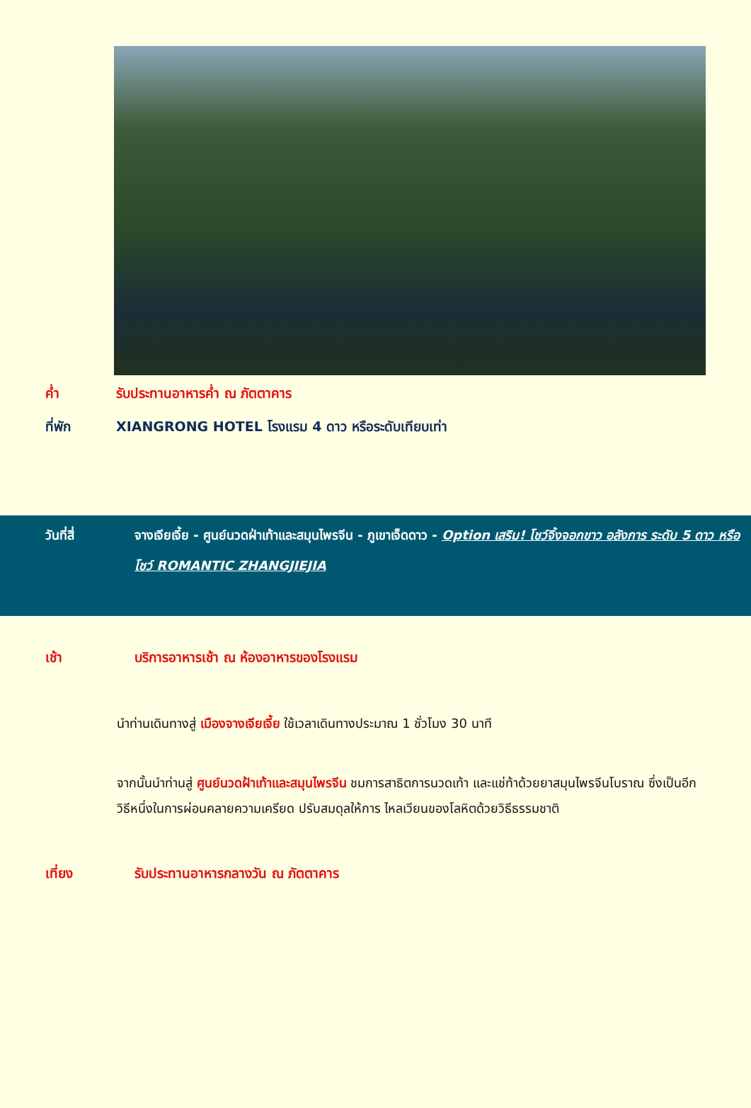ค่ำ รับประทานอาหารค่ำ ณ ภัตตาคาร
ที่พัก XIANGRONG HOTEL โรงแรม 4 ดาว หรือระดับเทียบเท่า
วันที่สี่ จางเจียเจี้ย - ศูนย์นวดฝ่าเท้าและสมุนไพรจีน - ภูเขาเจ็ดดาว - Option เสริม! โชว์จิ้งจอกขาว อลังการ ระดับ 5 ดาว หรือโชว์ ROMANTIC ZHANGJIEJIA
เช้า บริการอาหารเช้า ณ ห้องอาหารของโรงแรม
นำท่านเดินทางสู่ เมืองจางเจียเจี้ย ใช้เวลาเดินทางประมาณ 1 ชั่วโมง 30 นาที
จากนั้นนำท่านสู่ ศูนย์นวดฝ้าเท้าและสมุนไพรจีน ชมการสาธิตการนวดเท้า และแช่ท้าด้วยยาสมุนไพรจีนโบราณ ซึ่งเป็นอีกวิธีหนึ่งในการผ่อนคลายความเครียด ปรับสมดุลให้การ ไหลเวียนของโลหิตด้วยวิธีธรรมชาติ
เที่ยง รับประทานอาหารกลางวัน ณ ภัตตาคาร